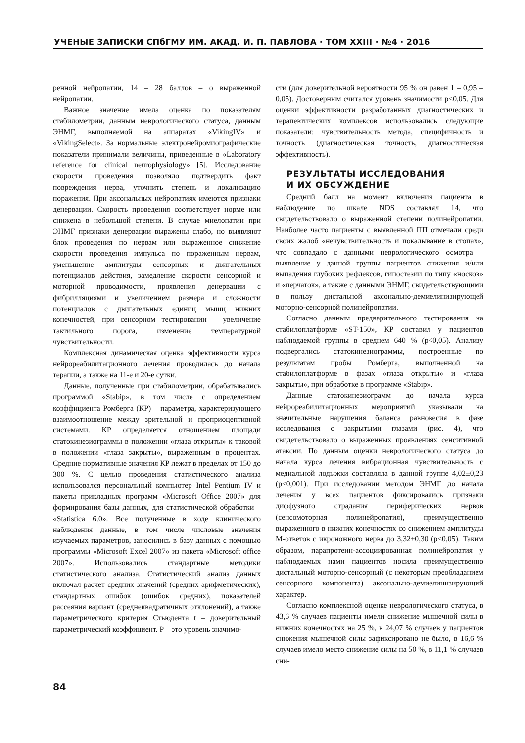УЧЕНЫЕ ЗАПИСКИ СПбГМУ ИМ. АКАД. И. П. ПАВЛОВА · ТОМ XXIII · №4 · 2016
ренной нейропатии, 14 – 28 баллов – о выраженной нейропатии.
Важное значение имела оценка по показателям стабилометрии, данным неврологического статуса, данным ЭНМГ, выполняемой на аппаратах «VikingIV» и «VikingSelect». За нормальные электронейромиографические показатели принимали величины, приведенные в «Laboratory reference for clinical neurophysiology» [5]. Исследование скорости проведения позволяло подтвердить факт повреждения нерва, уточнить степень и локализацию поражения. При аксональных нейропатиях имеются признаки денервации. Скорость проведения соответствует норме или снижена в небольшой степени. В случае миелопатии при ЭНМГ признаки денервации выражены слабо, но выявляют блок проведения по нервам или выраженное снижение скорости проведения импульса по пораженным нервам, уменьшение амплитуды сенсорных и двигательных потенциалов действия, замедление скорости сенсорной и моторной проводимости, проявления денервации с фибрилляциями и увеличением размера и сложности потенциалов с двигательных единиц мышц нижних конечностей, при сенсорном тестировании – увеличение тактильного порога, изменение температурной чувствительности.
Комплексная динамическая оценка эффективности курса нейрореабилитационного лечения проводилась до начала терапии, а также на 11-е и 20-е сутки.
Данные, полученные при стабилометрии, обрабатывались программой «Stabip», в том числе с определением коэффициента Ромберга (КР) – параметра, характеризующего взаимоотношение между зрительной и проприоцептивной системами. КР определяется отношением площади статокинезиограммы в положении «глаза открыты» к таковой в положении «глаза закрыты», выраженным в процентах. Средние нормативные значения КР лежат в пределах от 150 до 300 %. С целью проведения статистического анализа использовался персональный компьютер Intel Pentium IV и пакеты прикладных программ «Microsoft Office 2007» для формирования базы данных, для статистической обработки – «Statistica 6.0». Все полученные в ходе клинического наблюдения данные, в том числе числовые значения изучаемых параметров, заносились в базу данных с помощью программы «Microsoft Excel 2007» из пакета «Microsoft office 2007». Использовались стандартные методики статистического анализа. Статистический анализ данных включал расчет средних значений (средних арифметических), стандартных ошибок (ошибок средних), показателей рассеяния вариант (среднеквадратичных отклонений), а также параметрического критерия Стьюдента t – доверительный параметрический коэффициент. Р – это уровень значимо-
сти (для доверительной вероятности 95 % он равен 1 – 0,95 = 0,05). Достоверным считался уровень значимости p<0,05. Для оценки эффективности разработанных диагностических и терапевтических комплексов использовались следующие показатели: чувствительность метода, специфичность и точность (диагностическая точность, диагностическая эффективность).
РЕЗУЛЬТАТЫ ИССЛЕДОВАНИЯ
И ИХ ОБСУЖДЕНИЕ
Средний балл на момент включения пациента в наблюдение по шкале NDS составлял 14, что свидетельствовало о выраженной степени полинейропатии. Наиболее часто пациенты с выявленной ПП отмечали среди своих жалоб «нечувствительность и покалывание в стопах», что совпадало с данными неврологического осмотра – выявление у данной группы пациентов снижения и/или выпадения глубоких рефлексов, гипостезии по типу «носков» и «перчаток», а также с данными ЭНМГ, свидетельствующими в пользу дистальной аксонально-демиелинизирующей моторно-сенсорной полинейропатии.
Согласно данным предварительного тестирования на стабилоплатформе «ST-150», КР составил у пациентов наблюдаемой группы в среднем 640 % (p<0,05). Анализу подвергались статокинезиограммы, построенные по результатам пробы Ромберга, выполненной на стабилоплатформе в фазах «глаза открыты» и «глаза закрыты», при обработке в программе «Stabip».
Данные статокинезиограмм до начала курса нейрореабилитационных мероприятий указывали на значительные нарушения баланса равновесия в фазе исследования с закрытыми глазами (рис. 4), что свидетельствовало о выраженных проявлениях сенситивной атаксии. По данным оценки неврологического статуса до начала курса лечения вибрационная чувствительность с медиальной лодыжки составляла в данной группе 4,02±0,23 (p<0,001). При исследовании методом ЭНМГ до начала лечения у всех пациентов фиксировались признаки диффузного страдания периферических нервов (сенсомоторная полинейропатия), преимущественно выраженного в нижних конечностях со снижением амплитуды М-ответов с икроножного нерва до 3,32±0,30 (p<0,05). Таким образом, парапротеин-ассоциированная полинейропатия у наблюдаемых нами пациентов носила преимущественно дистальный моторно-сенсорный (с некоторым преобладанием сенсорного компонента) аксонально-демиелинизирующий характер.
Согласно комплексной оценке неврологического статуса, в 43,6 % случаев пациенты имели снижение мышечной силы в нижних конечностях на 25 %, в 24,07 % случаев у пациентов снижения мышечной силы зафиксировано не было, в 16,6 % случаев имело место снижение силы на 50 %, в 11,1 % случаев сни-
84